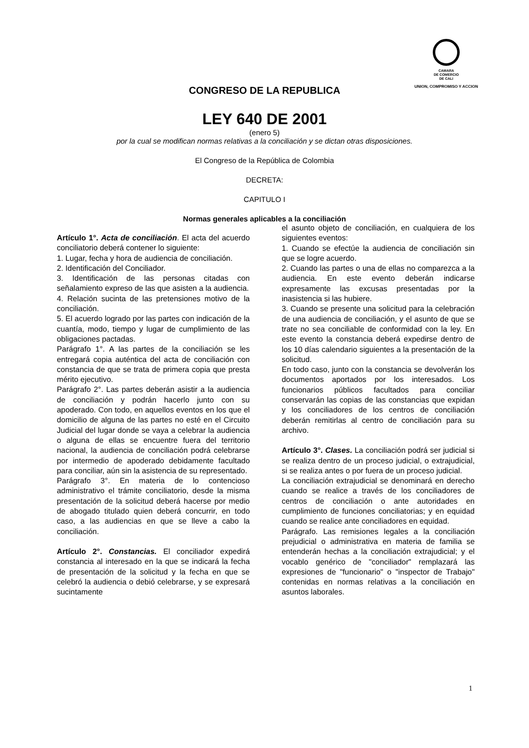CAMARA
DE COMERCIO
DE CALI
UNION, COMPROMISO Y ACCION
CONGRESO DE LA REPUBLICA
LEY 640 DE 2001
(enero 5)
por la cual se modifican normas relativas a la conciliación y se dictan otras disposiciones.
El Congreso de la República de Colombia
DECRETA:
CAPITULO I
Normas generales aplicables a la conciliación
Artículo 1°. Acta de conciliación. El acta del acuerdo conciliatorio deberá contener lo siguiente:
1. Lugar, fecha y hora de audiencia de conciliación.
2. Identificación del Conciliador.
3. Identificación de las personas citadas con señalamiento expreso de las que asisten a la audiencia.
4. Relación sucinta de las pretensiones motivo de la conciliación.
5. El acuerdo logrado por las partes con indicación de la cuantía, modo, tiempo y lugar de cumplimiento de las obligaciones pactadas.
Parágrafo 1°. A las partes de la conciliación se les entregará copia auténtica del acta de conciliación con constancia de que se trata de primera copia que presta mérito ejecutivo.
Parágrafo 2°. Las partes deberán asistir a la audiencia de conciliación y podrán hacerlo junto con su apoderado. Con todo, en aquellos eventos en los que el domicilio de alguna de las partes no esté en el Circuito Judicial del lugar donde se vaya a celebrar la audiencia o alguna de ellas se encuentre fuera del territorio nacional, la audiencia de conciliación podrá celebrarse por intermedio de apoderado debidamente facultado para conciliar, aún sin la asistencia de su representado.
Parágrafo 3°. En materia de lo contencioso administrativo el trámite conciliatorio, desde la misma presentación de la solicitud deberá hacerse por medio de abogado titulado quien deberá concurrir, en todo caso, a las audiencias en que se lleve a cabo la conciliación.
Artículo 2°. Constancias. El conciliador expedirá constancia al interesado en la que se indicará la fecha de presentación de la solicitud y la fecha en que se celebró la audiencia o debió celebrarse, y se expresará sucintamente
el asunto objeto de conciliación, en cualquiera de los siguientes eventos:
1. Cuando se efectúe la audiencia de conciliación sin que se logre acuerdo.
2. Cuando las partes o una de ellas no comparezca a la audiencia. En este evento deberán indicarse expresamente las excusas presentadas por la inasistencia si las hubiere.
3. Cuando se presente una solicitud para la celebración de una audiencia de conciliación, y el asunto de que se trate no sea conciliable de conformidad con la ley. En este evento la constancia deberá expedirse dentro de los 10 días calendario siguientes a la presentación de la solicitud.
En todo caso, junto con la constancia se devolverán los documentos aportados por los interesados. Los funcionarios públicos facultados para conciliar conservarán las copias de las constancias que expidan y los conciliadores de los centros de conciliación deberán remitirlas al centro de conciliación para su archivo.
Artículo 3°. Clases. La conciliación podrá ser judicial si se realiza dentro de un proceso judicial, o extrajudicial, si se realiza antes o por fuera de un proceso judicial.
La conciliación extrajudicial se denominará en derecho cuando se realice a través de los conciliadores de centros de conciliación o ante autoridades en cumplimiento de funciones conciliatorias; y en equidad cuando se realice ante conciliadores en equidad.
Parágrafo. Las remisiones legales a la conciliación prejudicial o administrativa en materia de familia se entenderán hechas a la conciliación extrajudicial; y el vocablo genérico de "conciliador" remplazará las expresiones de "funcionario" o "inspector de Trabajo" contenidas en normas relativas a la conciliación en asuntos laborales.
1